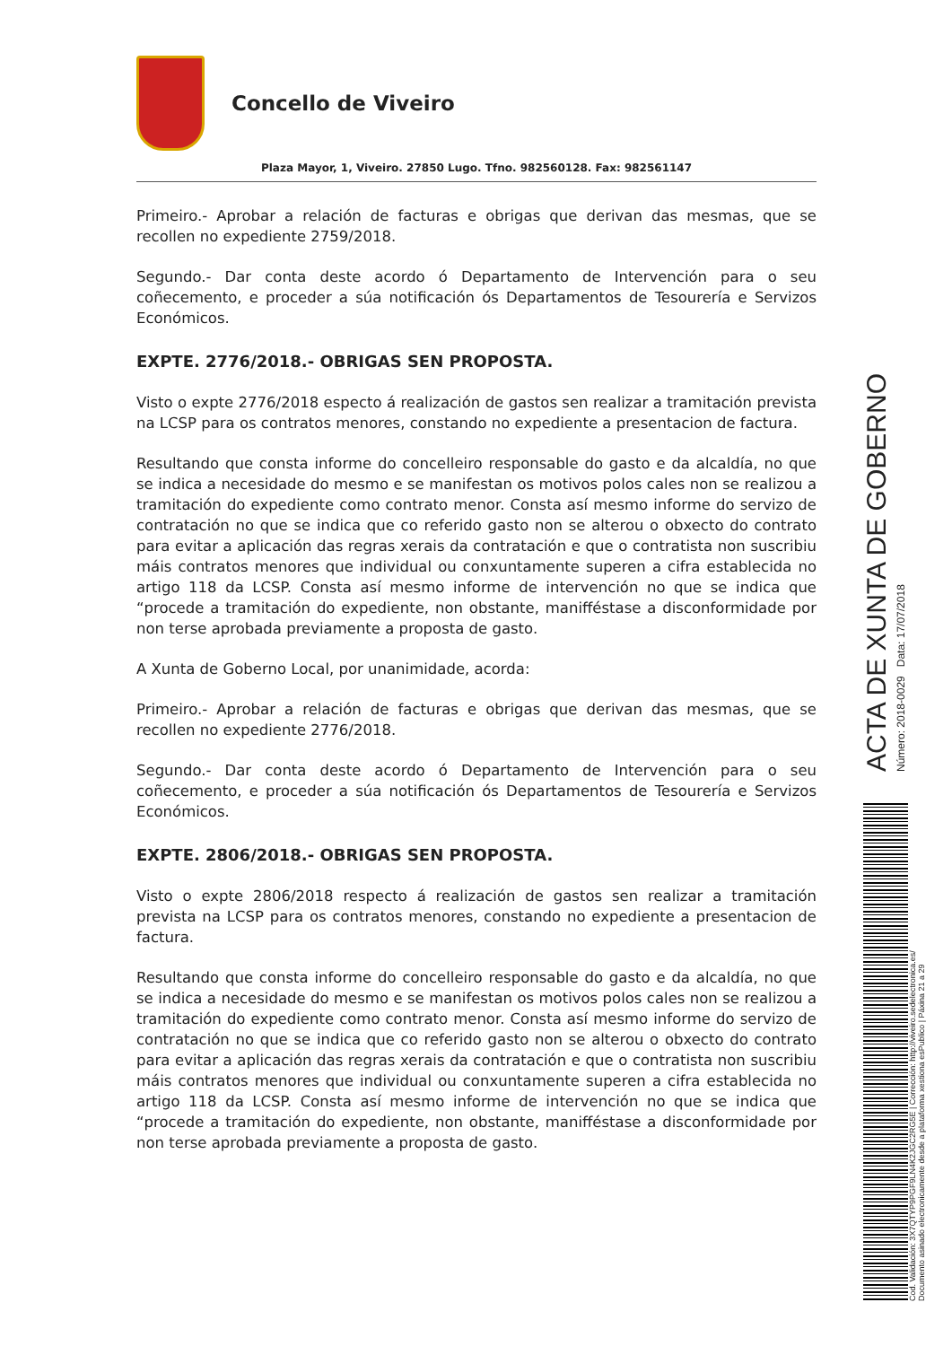Concello de Viveiro
Plaza Mayor, 1, Viveiro. 27850 Lugo. Tfno. 982560128. Fax: 982561147
Primeiro.- Aprobar a relación de facturas e obrigas que derivan das mesmas, que se recollen no expediente 2759/2018.
Segundo.- Dar conta deste acordo ó Departamento de Intervención para o seu coñecemento, e proceder a súa notificación ós Departamentos de Tesourería e Servizos Económicos.
EXPTE. 2776/2018.- OBRIGAS SEN PROPOSTA.
Visto o expte 2776/2018 especto á realización de gastos sen realizar a tramitación prevista na LCSP para os contratos menores, constando no expediente a presentacion de factura.
Resultando que consta informe do concelleiro responsable do gasto e da alcaldía, no que se indica a necesidade do mesmo e se manifestan os motivos polos cales non se realizou a tramitación do expediente como contrato menor. Consta así mesmo informe do servizo de contratación no que se indica que co referido gasto non se alterou o obxecto do contrato para evitar a aplicación das regras xerais da contratación e que o contratista non suscribiu máis contratos menores que individual ou conxuntamente superen a cifra establecida no artigo 118 da LCSP. Consta así mesmo informe de intervención no que se indica que “procede a tramitación do expediente, non obstante, manifféstase a disconformidade por non terse aprobada previamente a proposta de gasto.
A Xunta de Goberno Local, por unanimidade, acorda:
Primeiro.- Aprobar a relación de facturas e obrigas que derivan das mesmas, que se recollen no expediente 2776/2018.
Segundo.- Dar conta deste acordo ó Departamento de Intervención para o seu coñecemento, e proceder a súa notificación ós Departamentos de Tesourería e Servizos Económicos.
EXPTE. 2806/2018.- OBRIGAS SEN PROPOSTA.
Visto o expte 2806/2018 respecto á realización de gastos sen realizar a tramitación prevista na LCSP para os contratos menores, constando no expediente a presentacion de factura.
Resultando que consta informe do concelleiro responsable do gasto e da alcaldía, no que se indica a necesidade do mesmo e se manifestan os motivos polos cales non se realizou a tramitación do expediente como contrato menor. Consta así mesmo informe do servizo de contratación no que se indica que co referido gasto non se alterou o obxecto do contrato para evitar a aplicación das regras xerais da contratación e que o contratista non suscribiu máis contratos menores que individual ou conxuntamente superen a cifra establecida no artigo 118 da LCSP. Consta así mesmo informe de intervención no que se indica que “procede a tramitación do expediente, non obstante, manifféstase a disconformidade por non terse aprobada previamente a proposta de gasto.
ACTA DE XUNTA DE GOBERNO
Número: 2018-0029 Data: 17/07/2018
Cod. Validación: 3X7QTYP9PGF9LN4K2JGC2RG5E | Corrección: http://viveiro.sedelectronica.es/
Documento asinado electronicamente desde a plataforma xestiona esPublico | Páxina 21 a 29